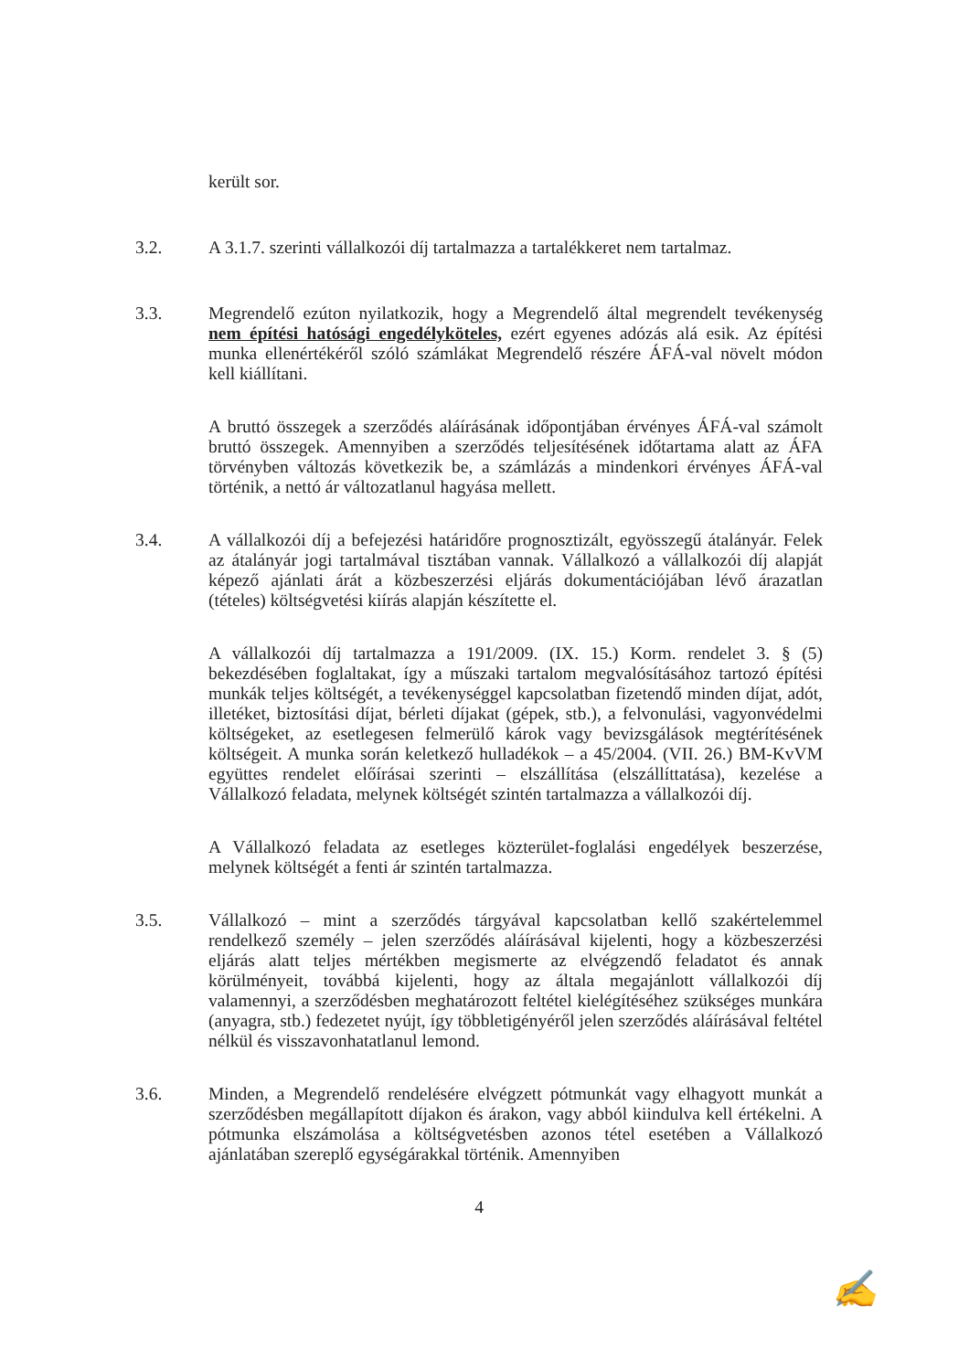került sor.
3.2. A 3.1.7. szerinti vállalkozói díj tartalmazza a tartalékkeret nem tartalmaz.
3.3. Megrendelő ezúton nyilatkozik, hogy a Megrendelő által megrendelt tevékenység nem építési hatósági engedélyköteles, ezért egyenes adózás alá esik. Az építési munka ellenértékéről szóló számlákat Megrendelő részére ÁFÁ-val növelt módon kell kiállítani.
A bruttó összegek a szerződés aláírásának időpontjában érvényes ÁFÁ-val számolt bruttó összegek. Amennyiben a szerződés teljesítésének időtartama alatt az ÁFA törvényben változás következik be, a számlázás a mindenkori érvényes ÁFÁ-val történik, a nettó ár változatlanul hagyása mellett.
3.4. A vállalkozói díj a befejezési határidőre prognosztizált, egyösszegű átalányár. Felek az átalányár jogi tartalmával tisztában vannak. Vállalkozó a vállalkozói díj alapját képező ajánlati árát a közbeszerzési eljárás dokumentációjában lévő árazatlan (tételes) költségvetési kiírás alapján készítette el.
A vállalkozói díj tartalmazza a 191/2009. (IX. 15.) Korm. rendelet 3. § (5) bekezdésében foglaltakat, így a műszaki tartalom megvalósításához tartozó építési munkák teljes költségét, a tevékenységgel kapcsolatban fizetendő minden díjat, adót, illetéket, biztosítási díjat, bérleti díjakat (gépek, stb.), a felvonulási, vagyonvédelmi költségeket, az esetlegesen felmerülő károk vagy bevizsgálások megtérítésének költségeit. A munka során keletkező hulladékok – a 45/2004. (VII. 26.) BM-KvVM együttes rendelet előírásai szerinti – elszállítása (elszállíttatása), kezelése a Vállalkozó feladata, melynek költségét szintén tartalmazza a vállalkozói díj.
A Vállalkozó feladata az esetleges közterület-foglalási engedélyek beszerzése, melynek költségét a fenti ár szintén tartalmazza.
3.5. Vállalkozó – mint a szerződés tárgyával kapcsolatban kellő szakértelemmel rendelkező személy – jelen szerződés aláírásával kijelenti, hogy a közbeszerzési eljárás alatt teljes mértékben megismerte az elvégzendő feladatot és annak körülményeit, továbbá kijelenti, hogy az általa megajánlott vállalkozói díj valamennyi, a szerződésben meghatározott feltétel kielégítéséhez szükséges munkára (anyagra, stb.) fedezetet nyújt, így többletigényéről jelen szerződés aláírásával feltétel nélkül és visszavonhatatlanul lemond.
3.6. Minden, a Megrendelő rendelésére elvégzett pótmunkát vagy elhagyott munkát a szerződésben megállapított díjakon és árakon, vagy abból kiindulva kell értékelni. A pótmunka elszámolása a költségvetésben azonos tétel esetében a Vállalkozó ajánlatában szereplő egységárakkal történik. Amennyiben
4
✍